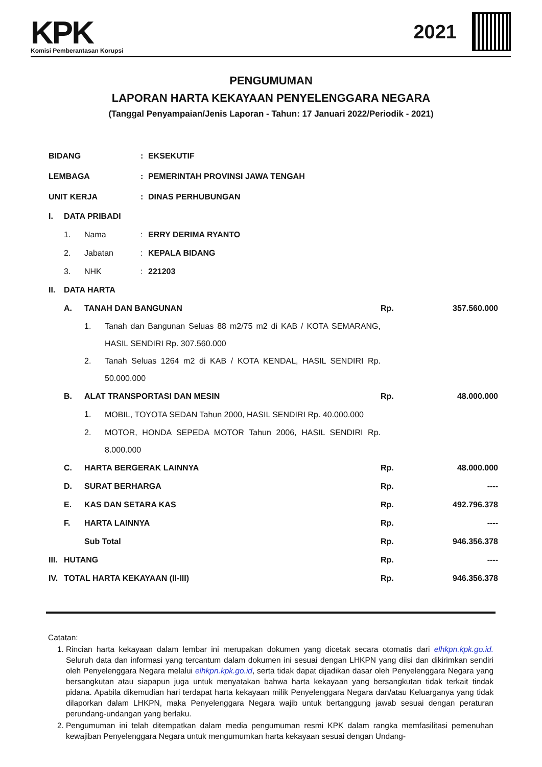KPK
Komisi Pemberantasan Korupsi
2021
PENGUMUMAN
LAPORAN HARTA KEKAYAAN PENYELENGGARA NEGARA
(Tanggal Penyampaian/Jenis Laporan - Tahun: 17 Januari 2022/Periodik - 2021)
| BIDANG | | | | : | EKSEKUTIF | | |
| LEMBAGA | | | | : | PEMERINTAH PROVINSI JAWA TENGAH | | |
| UNIT KERJA | | | | : | DINAS PERHUBUNGAN | | |
| I. | DATA PRIBADI | | | | | | |
| | 1. | Nama | | : | ERRY DERIMA RYANTO | | |
| | 2. | Jabatan | | : | KEPALA BIDANG | | |
| | 3. | NHK | | : | 221203 | | |
| II. | DATA HARTA | | | | | | |
| | A. | TANAH DAN BANGUNAN | | | | Rp. | 357.560.000 |
| | | 1. | Tanah dan Bangunan Seluas 88 m2/75 m2 di KAB / KOTA SEMARANG, HASIL SENDIRI Rp. 307.560.000 | | | | |
| | | 2. | Tanah Seluas 1264 m2 di KAB / KOTA KENDAL, HASIL SENDIRI Rp. 50.000.000 | | | | |
| | B. | ALAT TRANSPORTASI DAN MESIN | | | | Rp. | 48.000.000 |
| | | 1. | MOBIL, TOYOTA SEDAN Tahun 2000, HASIL SENDIRI Rp. 40.000.000 | | | | |
| | | 2. | MOTOR, HONDA SEPEDA MOTOR Tahun 2006, HASIL SENDIRI Rp. 8.000.000 | | | | |
| | C. | HARTA BERGERAK LAINNYA | | | | Rp. | 48.000.000 |
| | D. | SURAT BERHARGA | | | | Rp. | ---- |
| | E. | KAS DAN SETARA KAS | | | | Rp. | 492.796.378 |
| | F. | HARTA LAINNYA | | | | Rp. | ---- |
| | | Sub Total | | | | Rp. | 946.356.378 |
| III. | HUTANG | | | | | Rp. | ---- |
| IV. | TOTAL HARTA KEKAYAAN (II-III) | | | | | Rp. | 946.356.378 |
Catatan:
1. Rincian harta kekayaan dalam lembar ini merupakan dokumen yang dicetak secara otomatis dari elhkpn.kpk.go.id. Seluruh data dan informasi yang tercantum dalam dokumen ini sesuai dengan LHKPN yang diisi dan dikirimkan sendiri oleh Penyelenggara Negara melalui elhkpn.kpk.go.id, serta tidak dapat dijadikan dasar oleh Penyelenggara Negara yang bersangkutan atau siapapun juga untuk menyatakan bahwa harta kekayaan yang bersangkutan tidak terkait tindak pidana. Apabila dikemudian hari terdapat harta kekayaan milik Penyelenggara Negara dan/atau Keluarganya yang tidak dilaporkan dalam LHKPN, maka Penyelenggara Negara wajib untuk bertanggung jawab sesuai dengan peraturan perundang-undangan yang berlaku.
2. Pengumuman ini telah ditempatkan dalam media pengumuman resmi KPK dalam rangka memfasilitasi pemenuhan kewajiban Penyelenggara Negara untuk mengumumkan harta kekayaan sesuai dengan Undang-